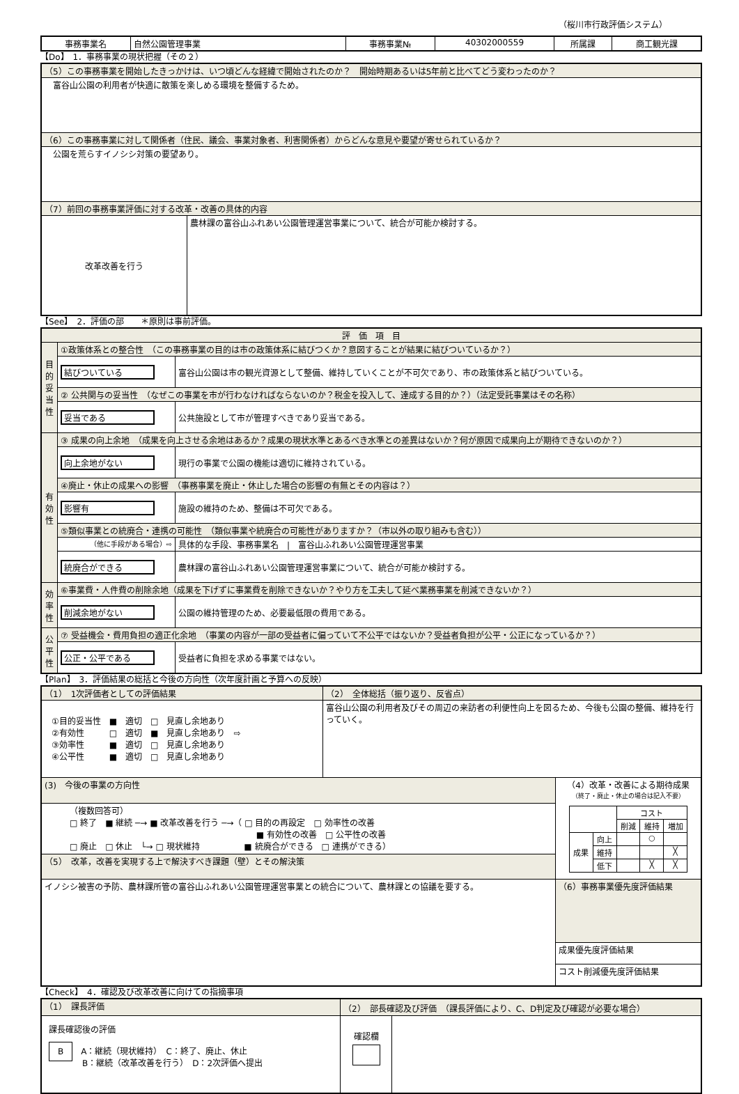（桜川市行政評価システム）
| 事務事業名 | 自然公園管理事業 | 事務事業№ | 40302000559 | 所属課 | 商工観光課 |
【Do】　1．事務事業の現状把握（その２）
| （5）この事務事業を開始したきっかけは、いつ頃どんな経緯で開始されたのか？ 開始時期あるいは5年前と比べてどう変わったのか？ | |
| 富谷山公園の利用者が快適に散策を楽しめる環境を整備するため。 | |
| （6）この事務事業に対して関係者（住民、議会、事業対象者、利害関係者）からどんな意見や要望が寄せられているか？ | |
| 公園を荒らすイノシシ対策の要望あり。 | |
| （7）前回の事務事業評価に対する改革・改善の具体的内容 | |
| 改革改善を行う | 農林課の富谷山ふれあい公園管理運営事業について、統合が可能か検討する。 |
【See】　2．評価の部　　＊原則は事前評価。
| 評 価 項 目 | | |
| 目的妥当性 | ①政策体系との整合性 （この事務事業の目的は市の政策体系に結びつくか？意図することが結果に結びついているか？） | |
| | 結びついている | 富谷山公園は市の観光資源として整備、維持していくことが不可欠であり、市の政策体系と結びついている。 |
| | ② 公共関与の妥当性 （なぜこの事業を市が行わなければならないのか？税金を投入して、達成する目的か？）（法定受託事業はその名称） | |
| | 妥当である | 公共施設として市が管理すべきであり妥当である。 |
| 有効性 | ③ 成果の向上余地 （成果を向上させる余地はあるか？成果の現状水準とあるべき水準との差異はないか？何が原因で成果向上が期待できないのか？） | |
| | 向上余地がない | 現行の事業で公園の機能は適切に維持されている。 |
| | ④廃止・休止の成果への影響 （事務事業を廃止・休止した場合の影響の有無とその内容は？） | |
| | 影響有 | 施設の維持のため、整備は不可欠である。 |
| | ⑤類似事業との統廃合・連携の可能性 （類似事業や統廃合の可能性がありますか？（市以外の取り組みも含む）） | |
| | （他に手段がある場合）⇨ | 具体的な手段、事務事業名 / 富谷山ふれあい公園管理運営事業 |
| | 統廃合ができる | 農林課の富谷山ふれあい公園管理運営事業について、統合が可能か検討する。 |
| 効率性 | ⑥事業費・人件費の削除余地（成果を下げずに事業費を削除できないか？やり方を工夫して延べ業務事業を削減できないか？） | |
| | 削減余地がない | 公園の維持管理のため、必要最低限の費用である。 |
| 公平性 | ⑦ 受益機会・費用負担の適正化余地 （事業の内容が一部の受益者に偏っていて不公平ではないか？受益者負担が公平・公正になっているか？） | |
| | 公正・公平である | 受益者に負担を求める事業ではない。 |
【Plan】　3．評価結果の総括と今後の方向性（次年度計画と予算への反映）
| （1） 1次評価者としての評価結果 | （2） 全体総括（振り返り、反省点） | |
| ①目的妥当性 ■ 適切 □ 見直し余地あり ②有効性 □ 適切 ■ 見直し余地あり ⇨ ③効率性 ■ 適切 □ 見直し余地あり ④公平性 ■ 適切 □ 見直し余地あり | 富谷山公園の利用者及びその周辺の来訪者の利便性向上を図るため、今後も公園の整備、維持を行っていく。 | |
| (3) 今後の事業の方向性 | | （4）改革・改善による期待成果 （終了・廃止・休止の場合は記入不要） / / / コスト / / / / / / 削減 / 維持 / 増加 / / 成果 / 向上 / / ○ / / / / 維持 / / / ╳ / / / 低下 / / ╳ / ╳ / |
| （複数回答可） □ 終了 ■ 継続 ─→ ■ 改革改善を行う ─→（ □ 目的の再設定 □ 効率性の改善 ■ 有効性の改善 □ 公平性の改善 □ 廃止 □ 休止 └→ □ 現状維持 ■ 統廃合ができる □ 連携ができる） | | |
| （5） 改革，改善を実現する上で解決すべき課題（壁）とその解決策 | | |
| イノシシ被害の予防、農林課所管の富谷山ふれあい公園管理運営事業との統合について、農林課との協議を要する。 | | （6）事務事業優先度評価結果 |
| | | 成果優先度評価結果 |
| | | コスト削減優先度評価結果 |
【Check】　4．確認及び改革改善に向けての指摘事項
| （1） 課長評価 | （2） 部長確認及び評価 （課長評価により、C、D判定及び確認が必要な場合） | |
| 課長確認後の評価 B A：継続（現状維持） C：終了、廃止、休止 B：継続（改革改善を行う） D：2次評価へ提出 | 確認欄 | |